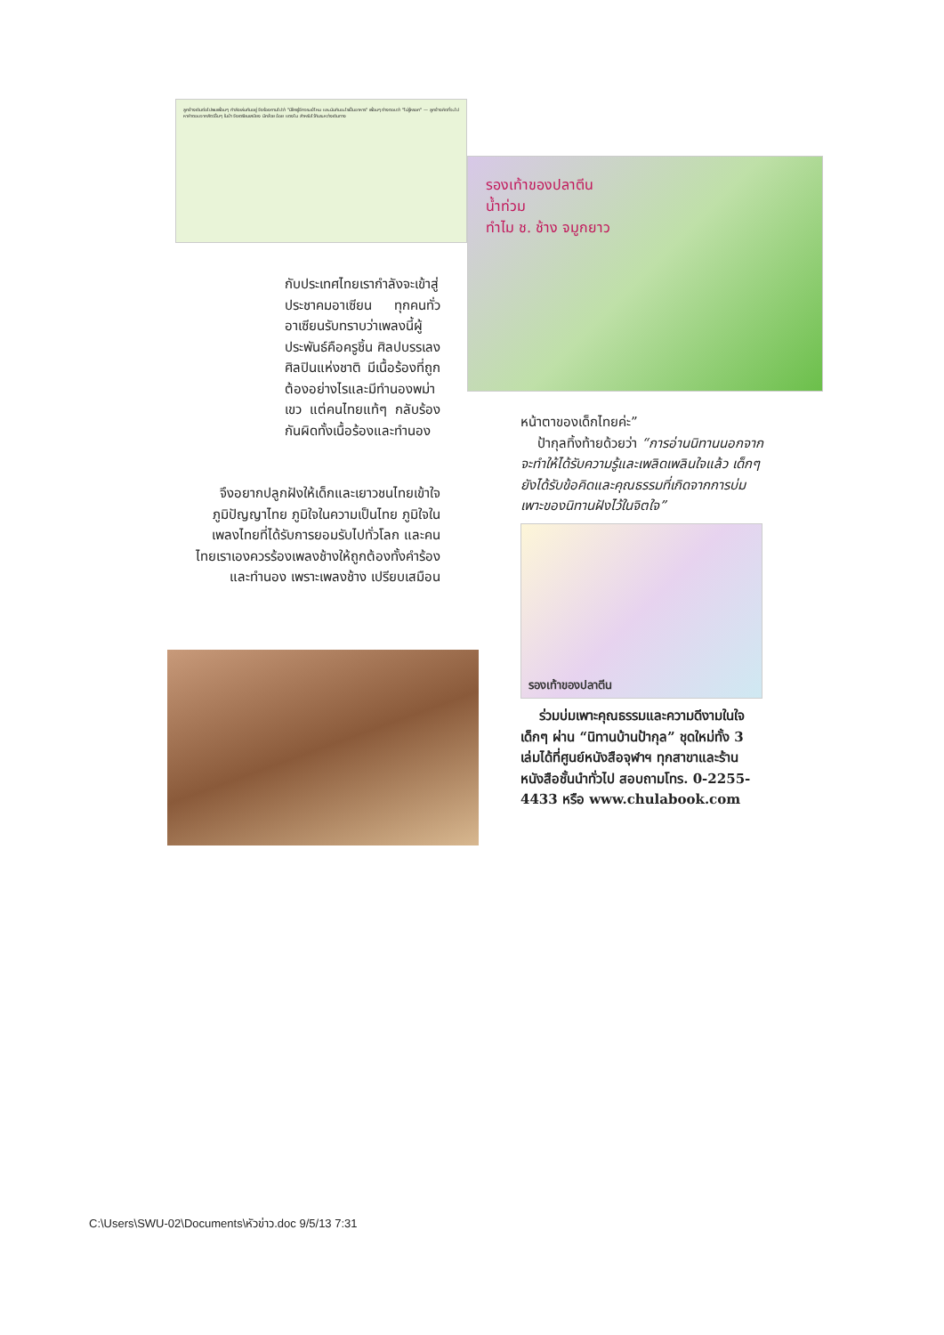ลูกช้างเดินต่อไปพบเพื่อนๆ กำลังเล่นกันอยู่ จึงร้องถามไปว่า "มีใครรู้จักจระเข้ไหม และมันกินอะไรเป็นอาหาร" เพื่อนๆ ต่างตอบว่า "ไม่รู้หรอก" — ลูกช้างคิดที่จะไปหาคำตอบจากสัตว์อื่นๆ ในป่า จึงเตรียมเสบียง มีกล้วย อ้อย แตงโม สำหรับไว้กินระหว่างเดินทาง
รองเท้าของปลาตีน
น้ำท่วม
ทำไม ช. ช้าง จมูกยาว
กับประเทศไทยเรากำลังจะเข้าสู่ประชาคมอาเซียน ทุกคนทั่วอาเซียนรับทราบว่าเพลงนี้ผู้ประพันธ์คือครูชิ้น ศิลปบรรเลง ศิลปินแห่งชาติ มีเนื้อร้องที่ถูกต้องอย่างไรและมีทำนองพม่าเขว แต่คนไทยแท้ๆ กลับร้องกันผิดทั้งเนื้อร้องและทำนอง
จึงอยากปลูกฝังให้เด็กและเยาวชนไทยเข้าใจภูมิปัญญาไทย ภูมิใจในความเป็นไทย ภูมิใจในเพลงไทยที่ได้รับการยอมรับไปทั่วโลก และคนไทยเราเองควรร้องเพลงช้างให้ถูกต้องทั้งคำร้องและทำนอง เพราะเพลงช้าง เปรียบเสมือน
หน้าตาของเด็กไทยค่ะ”
ป้ากุลทิ้งท้ายด้วยว่า “การอ่านนิทานนอกจากจะทำให้ได้รับความรู้และเพลิดเพลินใจแล้ว เด็กๆ ยังได้รับข้อคิดและคุณธรรมที่เกิดจากการบ่มเพาะของนิทานฝังไว้ในจิตใจ”
รองเท้าของปลาตีน
ร่วมบ่มเพาะคุณธรรมและความดีงามในใจเด็กๆ ผ่าน “นิทานบ้านป้ากุล” ชุดใหม่ทั้ง 3 เล่มได้ที่ศูนย์หนังสือจุฬาฯ ทุกสาขาและร้านหนังสือชั้นนำทั่วไป สอบถามโทร. 0-2255-4433 หรือ www.chulabook.com
C:\Users\SWU-02\Documents\หัวข่าว.doc 9/5/13 7:31